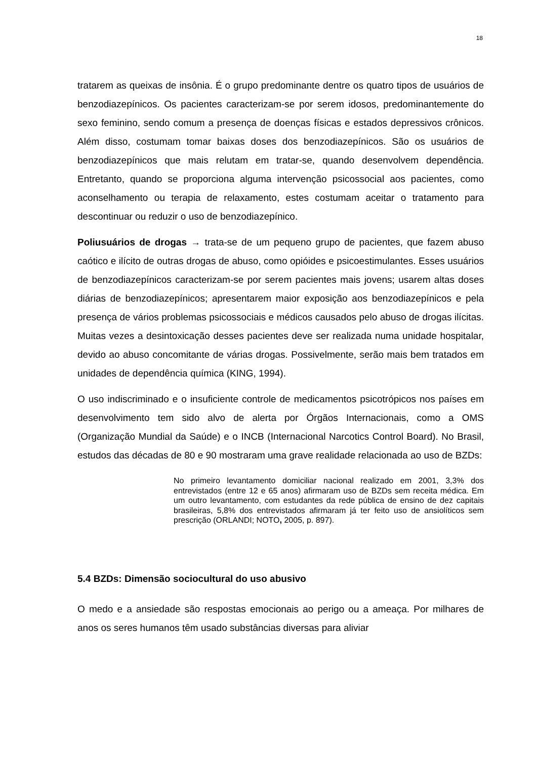18
tratarem as queixas de insônia. É o grupo predominante dentre os quatro tipos de usuários de benzodiazepínicos. Os pacientes caracterizam-se por serem idosos, predominantemente do sexo feminino, sendo comum a presença de doenças físicas e estados depressivos crônicos. Além disso, costumam tomar baixas doses dos benzodiazepínicos. São os usuários de benzodiazepínicos que mais relutam em tratar-se, quando desenvolvem dependência. Entretanto, quando se proporciona alguma intervenção psicossocial aos pacientes, como aconselhamento ou terapia de relaxamento, estes costumam aceitar o tratamento para descontinuar ou reduzir o uso de benzodiazepínico.
Poliusuários de drogas → trata-se de um pequeno grupo de pacientes, que fazem abuso caótico e ilícito de outras drogas de abuso, como opióides e psicoestimulantes. Esses usuários de benzodiazepínicos caracterizam-se por serem pacientes mais jovens; usarem altas doses diárias de benzodiazepínicos; apresentarem maior exposição aos benzodiazepínicos e pela presença de vários problemas psicossociais e médicos causados pelo abuso de drogas ilícitas. Muitas vezes a desintoxicação desses pacientes deve ser realizada numa unidade hospitalar, devido ao abuso concomitante de várias drogas. Possivelmente, serão mais bem tratados em unidades de dependência química (KING, 1994).
O uso indiscriminado e o insuficiente controle de medicamentos psicotrópicos nos países em desenvolvimento tem sido alvo de alerta por Órgãos Internacionais, como a OMS (Organização Mundial da Saúde) e o INCB (Internacional Narcotics Control Board). No Brasil, estudos das décadas de 80 e 90 mostraram uma grave realidade relacionada ao uso de BZDs:
No primeiro levantamento domiciliar nacional realizado em 2001, 3,3% dos entrevistados (entre 12 e 65 anos) afirmaram uso de BZDs sem receita médica. Em um outro levantamento, com estudantes da rede pública de ensino de dez capitais brasileiras, 5,8% dos entrevistados afirmaram já ter feito uso de ansiolíticos sem prescrição (ORLANDI; NOTO, 2005, p. 897).
5.4 BZDs: Dimensão sociocultural do uso abusivo
O medo e a ansiedade são respostas emocionais ao perigo ou a ameaça. Por milhares de anos os seres humanos têm usado substâncias diversas para aliviar